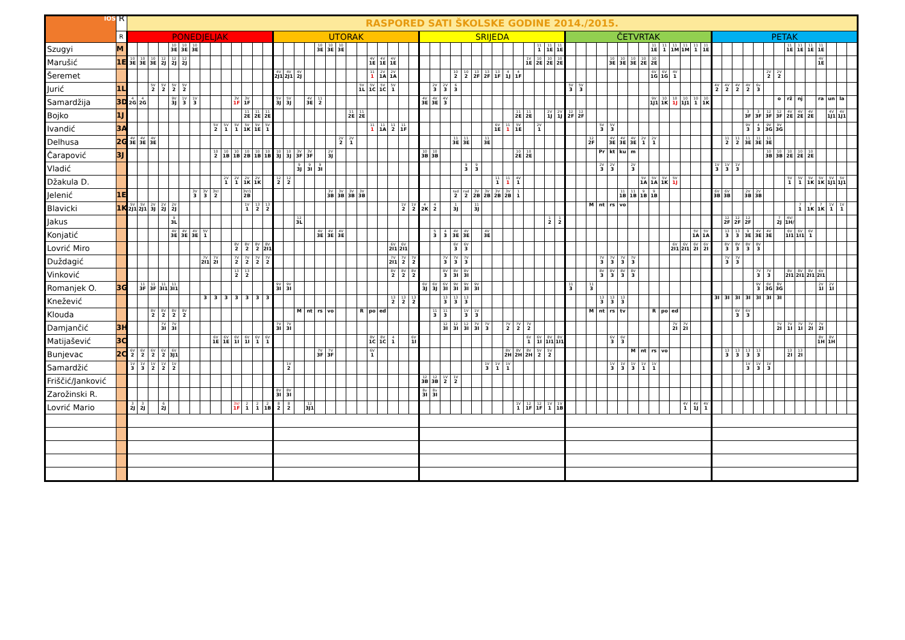| IOŠ | R | RASPORED SATI ŠKOLSKE GODINE 2014./2015. | | | | | | | | | | | | | | | | | | | | | | | | | | | | | | | | | | | | | | | | | | | | | | | | | | | | | | | | | | | | | | | | | | | | | |
| --- | --- | --- | --- | --- | --- | --- | --- | --- | --- | --- | --- | --- | --- | --- | --- | --- | --- | --- | --- | --- | --- | --- | --- | --- | --- | --- | --- | --- | --- | --- | --- | --- | --- | --- | --- | --- | --- | --- | --- | --- | --- | --- | --- | --- | --- | --- | --- | --- | --- | --- | --- | --- | --- | --- | --- | --- | --- | --- | --- | --- | --- | --- | --- | --- | --- | --- | --- | --- | --- | --- | --- |
| | R | PONEDJELJAK | | | | | | | | | | | | | | UTORAK | | | | | | | | | | | | | | SRIJEDA | | | | | | | | | | | | | | ČETVRTAK | | | | | | | | | | | | | | PETAK | | | | | | | | | | | | | |
| Szugyi | M | | | | | 10 3E | 10 3E | 10 3E | | | | | | | | | | | | 10 3E | 10 3E | 10 3E | | | | | | | | | | | | | | | | | | | 11 1 | 11 1E | 11 1E | | | | | | | | | 11 1E | 11 1 | 11 1M | 11 1M | 11 1 | 11 1E | | | | | | | | 11 1E | 11 1E | 11 1E | 11 1E | | | |
| Marušić | 1E | 10 3E | 10 3E | 10 3E | 12 2J | 12 2J | 12 2J | | | | | | | | | | | | | | | | | | 4V 1E | 4V 1E | 4V 1E | | | | | | | | | | | | | 1V 1E | 10 2E | 10 2E | 10 2E | | | | | 10 3E | 10 3E | 10 3E | 10 2E | 10 2E | | | | | | | | | | | | | | | | 4V 1E | | | |
| Šeremet | | | | | | | | | | | | | | | | 4V 2J1 | 4V 2J1 | 4V 2J | | | | | | | 11 1 | 2V 1A | 2V 1A | | | | | | 10 2 | 10 2 | 13 2F | 13 2F | 13 1F | 4 1J | 4 1F | | | | | | | | | | | | | 6V 1G | 6V 1G | 4V 1 | | | | | | | | | 2V 2 | 2V 2 | | | | | | | |
| Jurić | 1L | | | 5V 2 | 5V 2 | 5V 2 | 5V 2 | | | | | | | | | | | | | | | | | 5V 1L | 5V 1C | 5V 1C | 5V 1 | | | | 2V 3 | 2V 3 | 6 3 | | | | | | | | | | | 5V 3 | 5V 3 | | | | | | | | | | | | | 4V 2 | 4V 2 | 4V 2 | 4V 2 | 6v 3 | | | | | | | | | |
| Samardžija | 3D | 4 2G | 4 2G | | | 9V 3J | 1V 3 | 1V 3 | | | | 3V 1F | 3V 1F | | | 5V 3J | 5V 3J | | 4V 3E | 11 2 | | | | | | | | | | 4V 3E | 4V 3E | 4V 3 | | | | | | | | | | | | | | | | | | | | 9V 1J1 | 10 1K | 10 1J | 10 1J1 | 10 1 | 10 1K | | | | | | | o | rž | nj | | ra | un | la | |
| Bojko | 1J | | | | | | | | | | | | 11 2E | 11 2E | 11 2E | | | | | | | | 11 2E | 11 2E | | | | | | | | | | | | | | | 11 2E | 11 2E | | 2V 1J | 2V 1J | 12 2F | 12 2F | | | | | | | | | | | | | | | | 3 3F | 3 3F | 12 3F | 12 3F | 4V 2E | 4V 2E | 4V 2E | | 4V 1J1 | 4V 1J1 | |
| Ivandić | 3A | | | | | | | | | 5V 2 | 5V 1 | 5V 1 | 5V 1K | 5V 1E | 5V 1 | | | | | | | | | | 11 1 | 11 1A | 11 2 | 11 1F | | | | | | | | | 6V 1E | 11 1 | 5V 1E | | 2V 1 | | | | | | 5V 3 | 5V 3 | | | | | | | | | | | | | 9V 3 | 4 3 | 9V 3G | 9V 3G | | | | | | | |
| Delhusa | 2G | 4V 3E | 4V 3E | 4V 3E | | | | | | | | | | | | | | | | | | 2V 2 | 2V 1 | | | | | | | | | | 11 3E | 11 3E | | 11 3E | | | | | | | | | | 12 2F | | 4V 3E | 4V 3E | 4V 3E | 2V 1 | 2V 1 | | | | | | | 11 2 | 11 2 | 11 3E | 11 3E | 11 3E | | | | | | | | |
| Čarapović | 3J | | | | | | | | | 10 2 | 10 1B | 10 1B | 10 2B | 10 1B | 10 1B | 10 3J | 10 3J | 3V 3F | 3V 3F | | 2V 3J | | | | | | | | | 10 3B | 10 3B | | | | | | | | 10 2E | 10 2E | | | | | | | Pr | kt | ku | m | | | | | | | | | | | | | 10 3B | 10 3B | 10 2E | 10 2E | 10 2E | | | | |
| Vladić | | | | | | | | | | | | | | | | | | 9 3J | 9 3I | 9 3I | | | | | | | | | | | | | | 9 3 | 9 3 | | | | | | | | | | | | 2V 3 | 2V 3 | | 2V 3 | | | | | | | | 1V 3 | 1V 3 | 1V 3 | | | | | | | | | | | |
| Džakula D. | | | | | | | | | | | 2V 1 | 2V 1 | 2V 1K | 2V 1K | | 12 2 | 12 2 | | | | | | | | | | | | | | | | | | | | 11 1 | 11 1 | 4V 1 | | | | | | | | | | | | 5V 1A | 5V 1A | 5V 1K | 5V 1J | | | | | | | | | | | 5V 1 | 5V 1 | 5V 1K | 5V 1K | 5V 1J1 | 5V 1J1 | |
| Jelenić | 1E | | | | | | | 3V 3 | 3V 3 | 3V/ 2 | | | 3V/1 2B | | | | | | | | 3V 3B | 3V 3B | 3V 3B | 3V 3B | | | | | | | | | rad 2 | rad 2 | 3V 2B | 3V 2B | 3V 2B | 3V 2B | 1 1 | | | | | | | | | | 11 1B | 11 1B | 9 1B | 9 1B | | | | | | 6V 3B | 6V 3B | | 2V 3B | 2V 3B | | | | | | | | | |
| Blavicki | 1K | 5V 2J1 | 5V 2J1 | 2V 3J | 2V 2J | 2V 2J | | | | | | | 1V 1 | 13 2 | 13 2 | | | | | | | | | | | | | 1V 2 | 1V 2 | 4 2K | 4 2 | | 1 3J | | 11 3J | | | | | | | | | | | M | nt | rs | vo | | | | | | | | | | | | | | | | | 7 1 | 7 1K | 7 1K | 1V 1 | 1V 1 | |
| Jakus | | | | | | 9 3L | | | | | | | | | | | | 12 3L | | | | | | | | | | | | | | | | | | | | | | | | 1 2 | 1 2 | | | | | | | | | | | | | | | | 12 2F | 12 2F | 12 2F | | | 7 2J | 4V/ 1H/ | | | | | | |
| Konjatić | | | | | | 4V 3E | 4V 3E | 4V 3E | 5V 1 | | | | | | | | | | | 4V 3E | 4V 3E | 4V 3E | | | | | | | | | 5 3 | 4 3 | 4V 3E | 4V 3E | | 4V 3E | | | | | | | | | | | | | | | | | | | | 5V 1A | 5V 1A | | 13 3 | 13 3 | 9 3E | 4V 3E | 4V 3E | | 6V 1I1 | 6V 1I1 | 6V 1 | | | | |
| Lovrić Miro | | | | | | | | | | | | 8V 2 | 8V 2 | 8V 2 | 8V 2I1 | | | | | | | | | | | | 6V 2I1 | 6V 2I1 | | | | | 6V 3 | 6V 3 | | | | | | | | | | | | | | | | | | | | 6V 2I1 | 6V 2I1 | 6V 2I | 6V 2I | | 8V 3 | 8V 3 | 8V 3 | 8V 3 | | | | | | | | | |
| Duždagić | | | | | | | | | 7V 2I1 | 7V 2I | | 7V 2 | 7V 2 | 7V 2 | 7V 2 | | | | | | | | | | | | 7V 2I1 | 7V 2 | 7V 2 | | | 7V 3 | 7V 3 | 7V 3 | | | | | | | | | | | | | 7V 3 | 7V 3 | 7V 3 | 7V 3 | | | | | | | | | 7V 3 | 7V 3 | | | | | | | | | | | |
| Vinković | | | | | | | | | | | | 13 2 | 13 2 | | | | | | | | | | | | | | 8V 2 | 8V 2 | 8V 2 | | | 8V 3 | 8V 3I | 8V 3I | | | | | | | | | | | | | 8V 3 | 8V 3 | 8V 3 | 8V 3 | | | | | | | | | | | | 7V 3 | 7V 3 | | 8V 2I1 | 8V 2I1 | 8V 2I1 | 6V 2I1 | | | |
| Romanjek O. | 3G | | 11 3F | 11 3F | 11 3I1 | 11 3I1 | | | | | | | | | | 9V 3I | 9V 3I | | | | | | | | | | | | | 6V 3J | 6V 3J | 6V 3I | 9V 3I | 9V 3I | 9V 3I | | | | | | | | | 11 3 | | 11 3 | | | | | | | | | | | | | | | | 9V 3 | 6V 3G | 8V 3G | | | | 2V 1I | 2V 1I | | |
| Knežević | | | | | | | | | 3 | 3 | 3 | 3 | 3 | 3 | 3 | | | | | | | | | | | | 13 2 | 13 2 | 13 2 | | | 13 3 | 13 3 | 13 3 | | | | | | | | | | | | | 13 3 | 13 3 | 13 3 | | | | | | | | | 3I | 3I | 3I | 3I | 3I | 3I | 3I | | | | | | | |
| Klouda | | | | 8V 2 | 8V 2 | 8V 2 | 8V 2 | | | | | | | | | | | M | nt | rs | vo | | | R | po | ed | | | | | 11 3 | 11 3 | | 1V 3 | 1V 3 | | | | | | | | | | | M | nt | rs | tv | | | R | po | ed | | | | | | 6V 3 | 6V 3 | | | | | | | | | | |
| Damjančić | 3H | | | | 7V 3I | 7V 3I | | | | | | | | | | 7V 3I | 7V 3I | | | | | | | | | | | | | | | 12 3I | 12 3I | 12 3I | 7V 3I | 7V 3 | | 7V 2 | 7V 2 | 7V 2 | | | | | | | | | | | | | | 7V 2I | 7V 2I | | | | | | | | | 7V 2I | 7V 1I | 7V 1I | 7V 2I | 7V 2I | | | |
| Matijašević | 3C | | | | | | | | | 6V 1E | 6V 1E | 6V 1I | 6V 1I | 6V 1 | 6V 1 | | | | | | | | | | 8V 1C | 8V 1C | 4 1 | | 6V 1I | | | | | | | | | | | 6V 1 | 6V 1I | 8V 1I1 | 8V 1I1 | | | | | 6V 3 | 6V 3 | | | | | | | | | | | | | | | | | | | 8V 1H | 8V 1H | | |
| Bunjevac | 2C | 6V 2 | 6V 2 | 6V 2 | 6V 2 | 6V 3J1 | | | | | | | | | | | | | | 7V 3F | 7V 3F | | | | 6V 1 | | | | | | | | | | | | | 8V 2H | 8V 2H | 8V 2H | 5V 2 | 5V 2 | | | | | | | | M | nt | rs | vo | | | | | | 13 3 | 13 3 | 13 3 | 13 3 | | | 13 2I | 13 2I | | | | | |
| Samardžić | | 1V 3 | 1V 3 | 1V 2 | 1V 2 | 1V 2 | | | | | | | | | | | 1V 2 | | | | | | | | | | | | | | | | | | | 1V 3 | 1V 1 | 1V 1 | | | | | | | | | | 1V 3 | 1V 3 | 1V 3 | 1V 1 | 1V 1 | | | | | | | | | 1V 3 | 1V 3 | 1V 3 | | | | | | | | |
| Friščić/Janković | | | | | | | | | | | | | | | | | | | | | | | | | | | | | | 12 3B | 12 3B | 1V 2 | 1V 2 | | | | | | | | | | | | | | | | | | | | | | | | | | | | | | | | | | | | | | |
| Zarožinski R. | | | | | | | | | | | | | | | | 8V 3I | 8V 3I | | | | | | | | | | | | | 8v 3I | 8v 3I | | | | | | | | | | | | | | | | | | | | | | | | | | | | | | | | | | | | | | | | |
| Lovrić Mario | | 3 2J | 3 2J | | 6 2J | | | | | | | 3V/ 1F | 2 1 | 2 1 | 2 1B | 8 2 | 8 2 | | 12 3J1 | | | | | | | | | | | | | | | | | | | | 1V 1 | 12 1F | 12 1F | 1V 1 | 1V 1B | | | | | | | | | | | | 4V 1 | 4V 1J | 4V 1 | | | | | | | | | | | | | | |